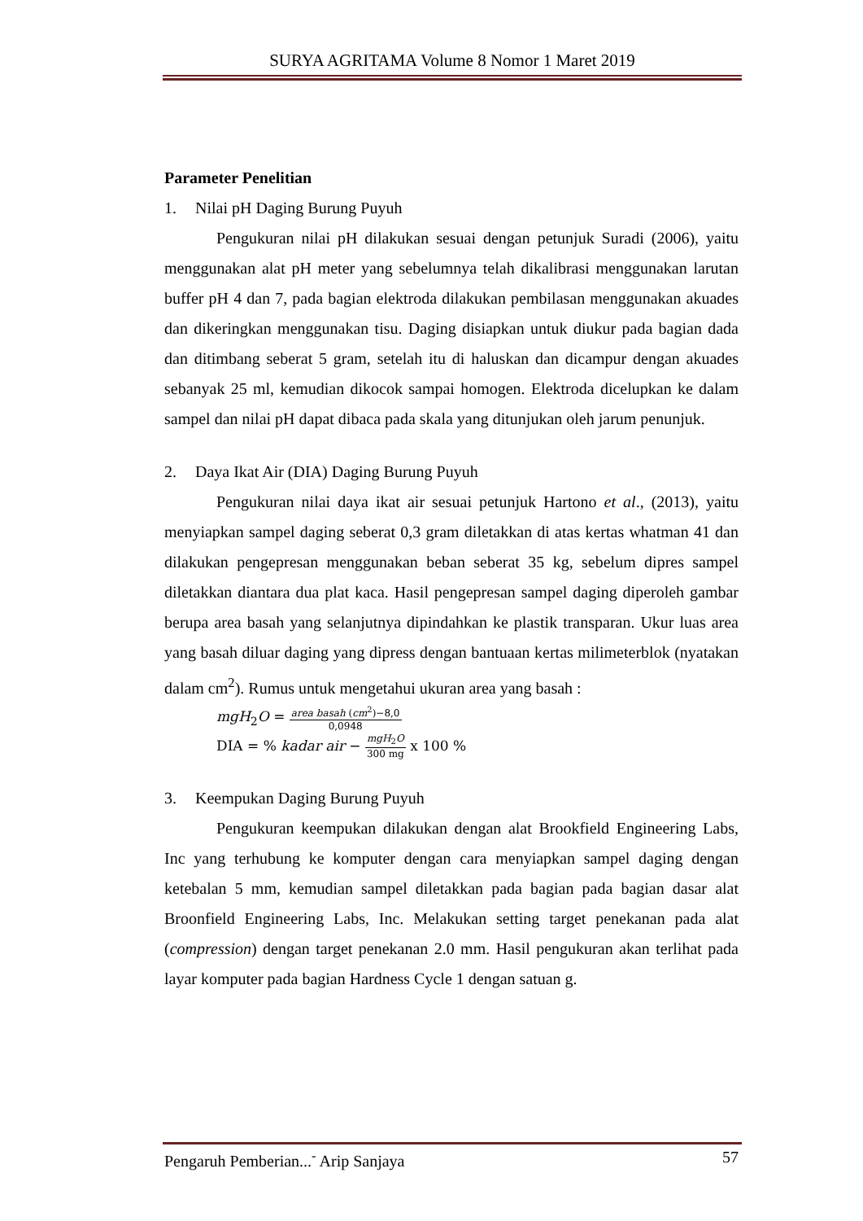SURYA AGRITAMA Volume 8 Nomor 1 Maret 2019
Parameter Penelitian
1. Nilai pH Daging Burung Puyuh
Pengukuran nilai pH dilakukan sesuai dengan petunjuk Suradi (2006), yaitu menggunakan alat pH meter yang sebelumnya telah dikalibrasi menggunakan larutan buffer pH 4 dan 7, pada bagian elektroda dilakukan pembilasan menggunakan akuades dan dikeringkan menggunakan tisu. Daging disiapkan untuk diukur pada bagian dada dan ditimbang seberat 5 gram, setelah itu di haluskan dan dicampur dengan akuades sebanyak 25 ml, kemudian dikocok sampai homogen. Elektroda dicelupkan ke dalam sampel dan nilai pH dapat dibaca pada skala yang ditunjukan oleh jarum penunjuk.
2. Daya Ikat Air (DIA) Daging Burung Puyuh
Pengukuran nilai daya ikat air sesuai petunjuk Hartono et al., (2013), yaitu menyiapkan sampel daging seberat 0,3 gram diletakkan di atas kertas whatman 41 dan dilakukan pengepresan menggunakan beban seberat 35 kg, sebelum dipres sampel diletakkan diantara dua plat kaca. Hasil pengepresan sampel daging diperoleh gambar berupa area basah yang selanjutnya dipindahkan ke plastik transparan. Ukur luas area yang basah diluar daging yang dipress dengan bantuaan kertas milimeterblok (nyatakan dalam cm<sup>2</sup>). Rumus untuk mengetahui ukuran area yang basah :
mgH<sub>2</sub>O =
area basah (cm<sup>2</sup>)−8,0
0,0948
DIA = % kadar air −
mgH<sub>2</sub>O
300 mg
x 100 %
3. Keempukan Daging Burung Puyuh
Pengukuran keempukan dilakukan dengan alat Brookfield Engineering Labs, Inc yang terhubung ke komputer dengan cara menyiapkan sampel daging dengan ketebalan 5 mm, kemudian sampel diletakkan pada bagian pada bagian dasar alat Broonfield Engineering Labs, Inc. Melakukan setting target penekanan pada alat (compression) dengan target penekanan 2.0 mm. Hasil pengukuran akan terlihat pada layar komputer pada bagian Hardness Cycle 1 dengan satuan g.
Pengaruh Pemberian...<sup>-</sup> Arip Sanjaya 57